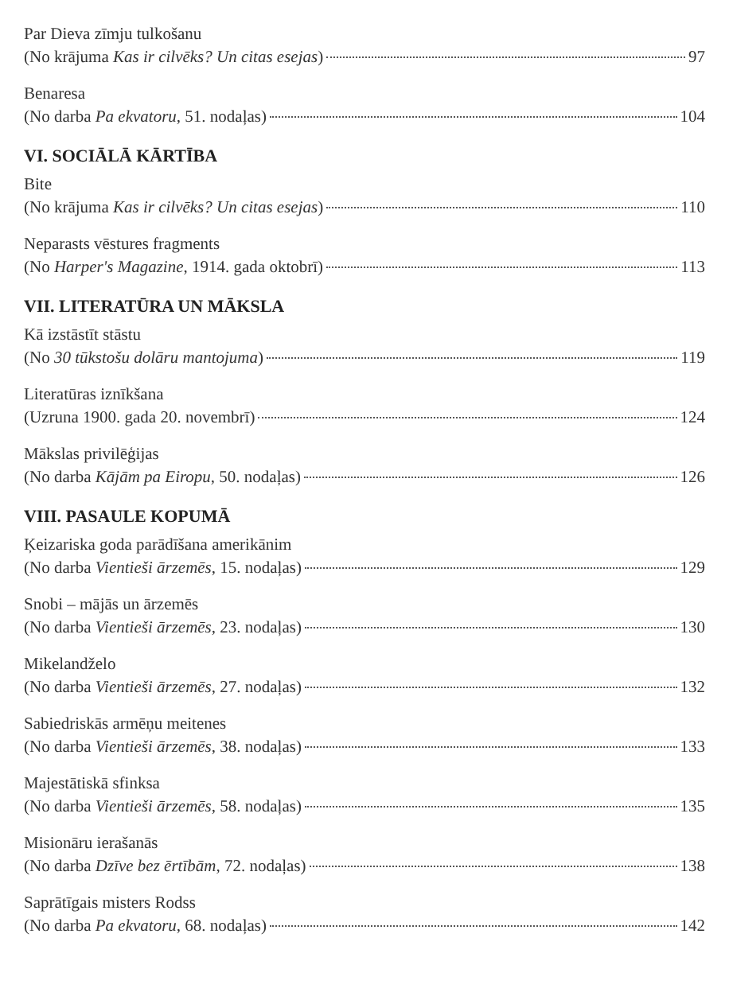Par Dieva zīmju tulkošanu
(No krājuma Kas ir cilvēks? Un citas esejas) 97
Benaresa
(No darba Pa ekvatoru, 51. nodaļas) 104
VI. SOCIĀLĀ KĀRTĪBA
Bite
(No krājuma Kas ir cilvēks? Un citas esejas) 110
Neparasts vēstures fragments
(No Harper's Magazine, 1914. gada oktobrī) 113
VII. LITERATŪRA UN MĀKSLA
Kā izstāstīt stāstu
(No 30 tūkstošu dolāru mantojuma) 119
Literatūras iznīkšana
(Uzruna 1900. gada 20. novembrī) 124
Mākslas privilēģijas
(No darba Kājām pa Eiropu, 50. nodaļas) 126
VIII. PASAULE KOPUMĀ
Ķeizariska goda parādīšana amerikānim
(No darba Vientieši ārzemēs, 15. nodaļas) 129
Snobi – mājās un ārzemēs
(No darba Vientieši ārzemēs, 23. nodaļas) 130
Mikelandželo
(No darba Vientieši ārzemēs, 27. nodaļas) 132
Sabiedriskās armēņu meitenes
(No darba Vientieši ārzemēs, 38. nodaļas) 133
Majestātiskā sfinksa
(No darba Vientieši ārzemēs, 58. nodaļas) 135
Misionāru ierašanās
(No darba Dzīve bez ērtībām, 72. nodaļas) 138
Saprātīgais misters Rodss
(No darba Pa ekvatoru, 68. nodaļas) 142